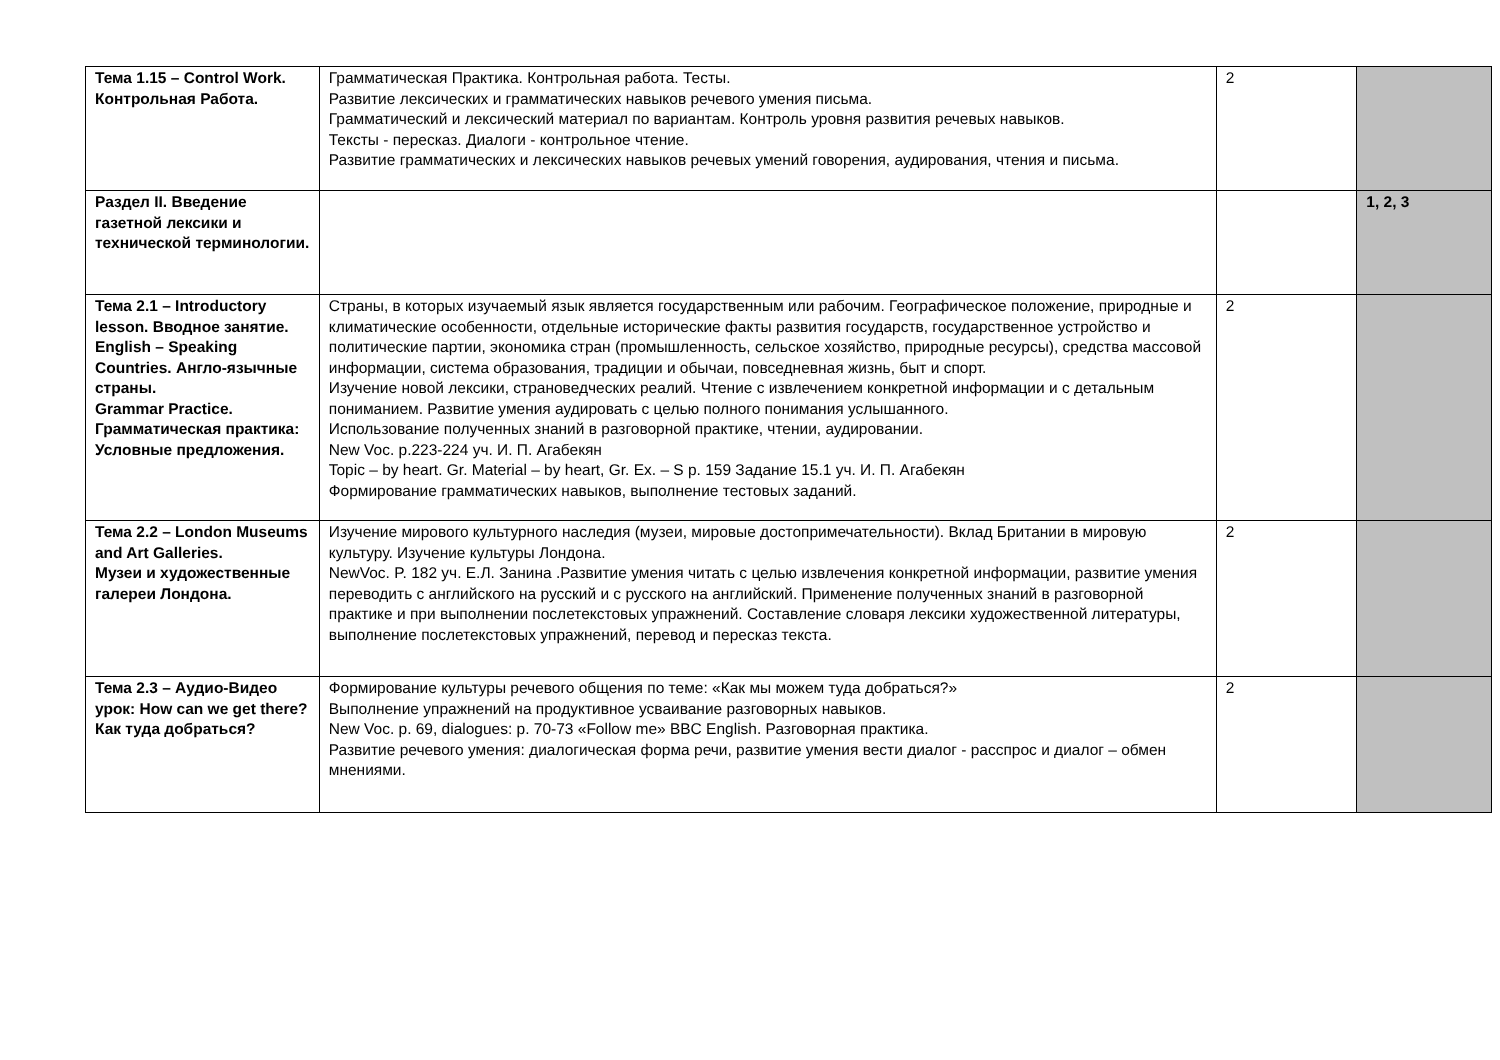| Тема 1.15 – Control Work. Контрольная Работа. | Грамматическая Практика. Контрольная работа. Тесты. Развитие лексических и грамматических навыков речевого умения письма. Грамматический и лексический материал по вариантам. Контроль уровня развития речевых навыков. Тексты - пересказ. Диалоги - контрольное чтение. Развитие грамматических и лексических навыков речевых умений говорения, аудирования, чтения и письма. | 2 | |
| Раздел II. Введение газетной лексики и технической терминологии. | | | 1, 2, 3 |
| Тема 2.1 – Introductory lesson. Вводное занятие. English – Speaking Countries. Англо-язычные страны. Grammar Practice. Грамматическая практика: Условные предложения. | Страны, в которых изучаемый язык является государственным или рабочим. Географическое положение, природные и климатические особенности, отдельные исторические факты развития государств, государственное устройство и политические партии, экономика стран (промышленность, сельское хозяйство, природные ресурсы), средства массовой информации, система образования, традиции и обычаи, повседневная жизнь, быт и спорт. Изучение новой лексики, страноведческих реалий. Чтение с извлечением конкретной информации и с детальным пониманием. Развитие умения аудировать с целью полного понимания услышанного. Использование полученных знаний в разговорной практике, чтении, аудировании. New Voc. p.223-224 уч. И. П. Агабекян Topic – by heart. Gr. Material – by heart, Gr. Ex. – S p. 159 Задание 15.1 уч. И. П. Агабекян Формирование грамматических навыков, выполнение тестовых заданий. | 2 | |
| Тема 2.2 – London Museums and Art Galleries. Музеи и художественные галереи Лондона. | Изучение мирового культурного наследия (музеи, мировые достопримечательности). Вклад Британии в мировую культуру. Изучение культуры Лондона. NewVoc. P. 182 уч. Е.Л. Занина .Развитие умения читать с целью извлечения конкретной информации, развитие умения переводить с английского на русский и с русского на английский. Применение полученных знаний в разговорной практике и при выполнении послетекстовых упражнений. Составление словаря лексики художественной литературы, выполнение послетекстовых упражнений, перевод и пересказ текста. | 2 | |
| Тема 2.3 – Аудио-Видео урок: How can we get there? Как туда добраться? | Формирование культуры речевого общения по теме: «Как мы можем туда добраться?» Выполнение упражнений на продуктивное усваивание разговорных навыков. New Voc. p. 69, dialogues: p. 70-73 «Follow me» BBC English. Разговорная практика. Развитие речевого умения: диалогическая форма речи, развитие умения вести диалог - расспрос и диалог – обмен мнениями. | 2 | |